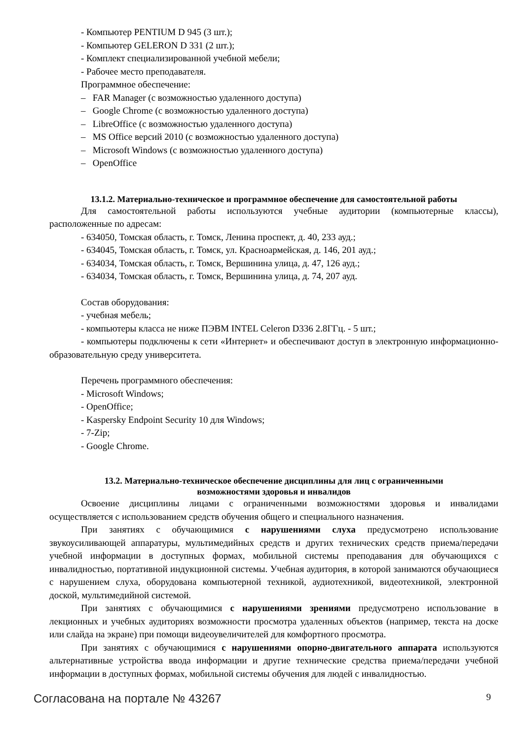- Компьютер PENTIUM D 945 (3 шт.);
- Компьютер GELERON D 331 (2 шт.);
- Комплект специализированной учебной мебели;
- Рабочее место преподавателя.
Программное обеспечение:
– FAR Manager (с возможностью удаленного доступа)
– Google Chrome (с возможностью удаленного доступа)
– LibreOffice (с возможностью удаленного доступа)
– MS Office версий 2010 (с возможностью удаленного доступа)
– Microsoft Windows (с возможностью удаленного доступа)
– OpenOffice
13.1.2. Материально-техническое и программное обеспечение для самостоятельной работы
Для самостоятельной работы используются учебные аудитории (компьютерные классы), расположенные по адресам:
- 634050, Томская область, г. Томск, Ленина проспект, д. 40, 233 ауд.;
- 634045, Томская область, г. Томск, ул. Красноармейская, д. 146, 201 ауд.;
- 634034, Томская область, г. Томск, Вершинина улица, д. 47, 126 ауд.;
- 634034, Томская область, г. Томск, Вершинина улица, д. 74, 207 ауд.
Состав оборудования:
- учебная мебель;
- компьютеры класса не ниже ПЭВМ INTEL Celeron D336 2.8ГГц. - 5 шт.;
- компьютеры подключены к сети «Интернет» и обеспечивают доступ в электронную информационно-образовательную среду университета.
Перечень программного обеспечения:
- Microsoft Windows;
- OpenOffice;
- Kaspersky Endpoint Security 10 для Windows;
- 7-Zip;
- Google Chrome.
13.2. Материально-техническое обеспечение дисциплины для лиц с ограниченными
возможностями здоровья и инвалидов
Освоение дисциплины лицами с ограниченными возможностями здоровья и инвалидами осуществляется с использованием средств обучения общего и специального назначения.
При занятиях с обучающимися с нарушениями слуха предусмотрено использование звукоусиливающей аппаратуры, мультимедийных средств и других технических средств приема/передачи учебной информации в доступных формах, мобильной системы преподавания для обучающихся с инвалидностью, портативной индукционной системы. Учебная аудитория, в которой занимаются обучающиеся с нарушением слуха, оборудована компьютерной техникой, аудиотехникой, видеотехникой, электронной доской, мультимедийной системой.
При занятиях с обучающимися с нарушениями зрениями предусмотрено использование в лекционных и учебных аудиториях возможности просмотра удаленных объектов (например, текста на доске или слайда на экране) при помощи видеоувеличителей для комфортного просмотра.
При занятиях с обучающимися с нарушениями опорно-двигательного аппарата используются альтернативные устройства ввода информации и другие технические средства приема/передачи учебной информации в доступных формах, мобильной системы обучения для людей с инвалидностью.
Согласована на портале № 43267 9